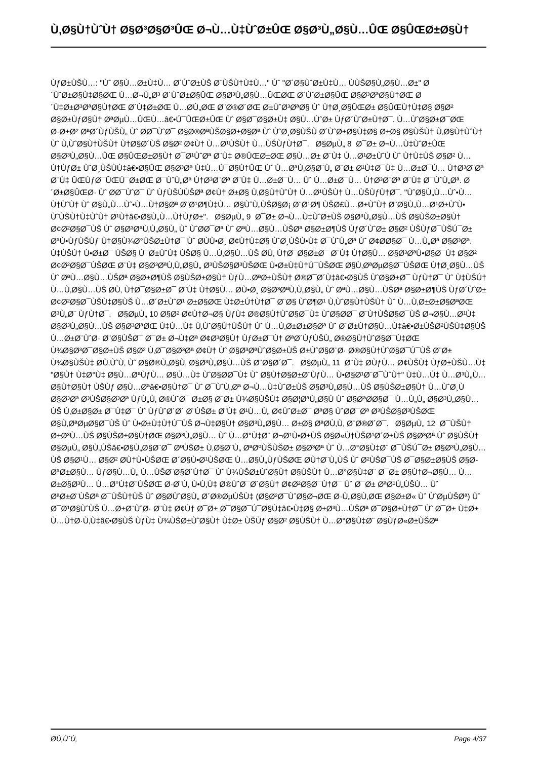Ù‚Ø§Ù†ÙˆÙ† Ø§Ø³Ø§Ø³ÛŒ Ø¬Ù…Ù‡ÙˆØ±ÛŒ Ø§Ø³Ù„Ø§Ù…ÛŒ Ø§ÛŒØ±Ø§Ù†
ÙƒØ±ÙŠÙ…: "Ùˆ Ø§Ù…Ø±Ù‡Ù… Ø´ÙˆØ±ÙŠ Ø¨ÙŠÙ†Ù‡Ù…" Ùˆ "Ø´Ø§ÙˆØ±Ù‡Ù… ÙÙŠØ§Ù„Ø§Ù…Ø±" Ø´ÙˆØ±Ø§Ù‡Ø§ØŒ Ù…Ø¬Ù„Ø³ Ø´ÙˆØ±Ø§ÛŒ Ø§Ø³Ù„Ø§Ù…ÛŒØŒ Ø´ÙˆØ±Ø§ÛŒ Ø§Ø³ØªØ§Ù†ØŒ Ø´Ù‡Ø±Ø³ØªØ§Ù†ØŒ Ø´Ù‡Ø±ØŒ Ù…Ø­Ù„ØŒ Ø¨Ø®Ø´ØŒ Ø±ÙˆØ³ØªØ§ Ùˆ Ù†Ø¸Ø§ÛŒØ± Ø§ÛŒÙ†Ù‡Ø§ Ø§Ø² Ø§Ø±ÙƒØ§Ù† ØªØµÙ…ÛŒÙ…â€•Ú¯ÛŒØ±ÛŒ Ùˆ Ø§Ø¯Ø§Ø±Ù‡ Ø§Ù…ÙˆØ± ÙƒØ´ÙˆØ±Ù†Ø¯. Ù…ÙˆØ§Ø±Ø¯ØŒ Ø·Ø±Ø² ØªØ´ÙƒÙŠÙ„ Ùˆ Ø­Ø¯ÙˆØ¯ Ø§Ø®ØªÙŠØ§Ø±Ø§Øª Ùˆ ÙˆØ¸Ø§ÙŠÙ Ø´ÙˆØ±Ø§Ù‡Ø§ Ø±Ø§ Ø§ÙŠÙ† Ù‚Ø§Ù†ÙˆÙ† Ùˆ Ù‚ÙˆØ§Ù†ÙŠÙ† Ù†Ø§Ø´ÙŠ Ø§Ø² Ø¢Ù† Ù…Ø¹ÙŠÙ† Ù…ÙŠÙƒÙ†Ø¯. Ø§ØµÙ„ 8 Ø¯Ø± Ø¬Ù…Ù‡ÙˆØ±ÛŒ Ø§Ø³Ù„Ø§Ù…ÛŒ Ø§ÛŒØ±Ø§Ù† Ø¯Ø¹ÙˆØª Ø¨Ù‡ Ø®ÛŒØ±ØŒ Ø§Ù…Ø± Ø¨Ù‡ Ù…Ø¹Ø±ÙˆÙ Ùˆ Ù†Ù‡ÙŠ Ø§Ø² Ù…Ù†ÙƒØ± ÙˆØ¸ÙŠÙÙ‡â€•Ø§ÛŒ Ø§Ø³Øª Ù‡Ù…Ú¯Ø§Ù†ÛŒ Ùˆ Ù…ØªÙ‚Ø§Ø¨Ù„ Ø¨Ø± Ø¹Ù‡Ø¯Ù‡ Ù…Ø±Ø¯Ù… Ù†Ø³Ø¨Øª Ø¨Ù‡ ÛŒÙƒØ¯ÛŒÚ¯Ø±ØŒ Ø¯ÙˆÙ„Øª Ù†Ø³Ø¨Øª Ø¨Ù‡ Ù…Ø±Ø¯Ù… Ùˆ Ù…Ø±Ø¯Ù… Ù†Ø³Ø¨Øª Ø¨Ù‡ Ø¯ÙˆÙ„Øª. Ø´Ø±Ø§ÛŒØ· Ùˆ Ø­Ø¯ÙˆØ¯ Ùˆ ÙƒÙŠÙÙŠØª Ø¢Ù† Ø±Ø§ Ù‚Ø§Ù†ÙˆÙ† Ù…Ø¹ÙŠÙ† Ù…ÙŠÙƒÙ†Ø¯. "ÙˆØ§Ù„Ù…Ùˆ•Ù…Ù†ÙˆÙ† Ùˆ Ø§Ù„Ù…Ùˆ•Ù…Ù†Ø§Øª Ø¨Ø¹Ø¶Ù‡Ù… Ø§ÙˆÙ„ÙŠØ§Ø¡ Ø¨Ø¹Ø¶ ÙŠØ£Ù…Ø±ÙˆÙ† Ø¨Ø§Ù„Ù…Ø¹Ø±ÙˆÙ• ÙˆÙŠÙ†Ù‡ÙˆÙ† Ø¹Ù†â€•Ø§Ù„Ù…Ù†ÙƒØ±". Ø§ØµÙ„ 9 Ø¯Ø± Ø¬Ù…Ù‡ÙˆØ±ÙŠ Ø§Ø³Ù„Ø§Ù…ÙŠ Ø§ÙŠØ±Ø§Ù† Ø¢Ø²Ø§Ø¯ÙŠ Ùˆ Ø§Ø³ØªÙ‚Ù„Ø§Ù„ Ùˆ ÙˆØ­Ø¯Øª Ùˆ ØªÙ…Ø§Ù…ÙŠØª Ø§Ø±Ø¶ÙŠ ÙƒØ´ÙˆØ± Ø§Ø² ÙŠÙƒØ¯ÙŠÚ¯Ø± ØªÙ•ÙƒÙŠÙƒ Ù†Ø§Ù¾Ø°ÙŠØ±Ù†Ø¯ Ùˆ Ø­ÙÙ•Ø¸ Ø¢Ù†Ù‡Ø§ ÙˆØ¸ÙŠÙ•Ù‡ Ø¯ÙˆÙ„Øª Ùˆ Ø¢Ø­Ø§Ø¯ Ù…Ù„Øª Ø§Ø³Øª. Ù‡ÙŠÚ† Ù•Ø±Ø¯ ÙŠØ§ Ú¯Ø±ÙˆÙ‡ ÙŠØ§ Ù…Ù‚Ø§Ù…ÙŠ Ø­Ù‚ Ù†Ø¯Ø§Ø±Ø¯ Ø¨Ù‡ Ù†Ø§Ù… Ø§Ø³ØªÙ•Ø§Ø¯Ù‡ Ø§Ø² Ø¢Ø²Ø§Ø¯ÙŠØŒ Ø¨Ù‡ Ø§Ø³ØªÙ‚Ù„Ø§Ù„ Ø³ÙŠØ§Ø³ÙŠØŒ Ù•Ø±Ù‡Ù†Ú¯ÙŠØŒ Ø§Ù‚ØªØµØ§Ø¯ÙŠØŒ Ù†Ø¸Ø§Ù…ÙŠ Ùˆ ØªÙ…Ø§Ù…ÙŠØª Ø§Ø±Ø¶ÙŠ Ø§ÙŠØ±Ø§Ù† ÙƒÙ…ØªØ±ÙŠÙ† Ø®Ø¯Ø´Ù‡â€•Ø§ÙŠ ÙˆØ§Ø±Ø¯ ÙƒÙ†Ø¯ Ùˆ Ù‡ÙŠÚ† Ù…Ù‚Ø§Ù…ÙŠ Ø­Ù‚ Ù†Ø¯Ø§Ø±Ø¯ Ø¨Ù‡ Ù†Ø§Ù… Ø­Ù•Ø¸ Ø§Ø³ØªÙ‚Ù„Ø§Ù„ Ùˆ ØªÙ…Ø§Ù…ÙŠØª Ø§Ø±Ø¶ÙŠ ÙƒØ´ÙˆØ± Ø¢Ø²Ø§Ø¯ÙŠÙ‡Ø§ÙŠ Ù…Ø´Ø±ÙˆØ¹ Ø±Ø§ØŒ Ù‡Ø±Ú†Ù†Ø¯ Ø¨Ø§ ÙˆØ¶Ø¹ Ù‚ÙˆØ§Ù†ÙŠÙ† Ùˆ Ù…Ù‚Ø±Ø±Ø§ØªØŒ Ø³Ù„Ø¨ ÙƒÙ†Ø¯. Ø§ØµÙ„ 10 Ø§Ø² Ø¢Ù†Ø¬Ø§ ÙƒÙ‡ Ø®Ø§Ù†ÙˆØ§Ø¯Ù‡ ÙˆØ§Ø­Ø¯ Ø¨Ù†ÙŠØ§Ø¯ÙŠ Ø¬Ø§Ù…Ø¹Ù‡ Ø§Ø³Ù„Ø§Ù…ÙŠ Ø§Ø³ØªØŒ Ù‡Ù…Ù‡ Ù‚ÙˆØ§Ù†ÙŠÙ† Ùˆ Ù…Ù‚Ø±Ø±Ø§Øª Ùˆ Ø¨Ø±Ù†Ø§Ù…Ù‡â€•Ø±ÙŠØ²ÙŠÙ‡Ø§ÙŠ Ù…Ø±Ø¨ÙˆØ· Ø¨Ø§ÙŠØ¯ Ø¯Ø± Ø¬Ù‡Øª Ø¢Ø³Ø§Ù† ÙƒØ±Ø¯Ù† ØªØ´ÙƒÙŠÙ„ Ø®Ø§Ù†ÙˆØ§Ø¯Ù‡ØŒ Ù¾Ø§Ø³Ø¯Ø§Ø±ÙŠ Ø§Ø² Ù‚Ø¯Ø§Ø³Øª Ø¢Ù† Ùˆ Ø§Ø³ØªÙˆØ§Ø±ÙŠ Ø±ÙˆØ§Ø¨Ø· Ø®Ø§Ù†ÙˆØ§Ø¯Ú¯ÙŠ Ø¨Ø± Ù¾Ø§ÙŠÙ‡ Ø­Ù‚ÙˆÙ‚ Ùˆ Ø§Ø®Ù„Ø§Ù‚ Ø§Ø³Ù„Ø§Ù…ÙŠ Ø¨Ø§Ø´Ø¯. Ø§ØµÙ„ 11 Ø¨Ù‡ Ø­ÙƒÙ… Ø¢ÙŠÙ‡ ÙƒØ±ÙŠÙ…Ù‡ "Ø§Ù† Ù‡Ø°Ù‡ Ø§Ù…ØªÙƒÙ… Ø§Ù…Ù‡ ÙˆØ§Ø­Ø¯Ù‡ Ùˆ Ø§Ù†Ø§Ø±Ø¨ÙƒÙ… Ù•Ø§Ø¹Ø¨Ø¯ÙˆÙ†" Ù‡Ù…Ù‡ Ù…Ø³Ù„Ù…Ø§Ù†Ø§Ù† ÙŠÙƒ Ø§Ù…Øªâ€•Ø§Ù†Ø¯ Ùˆ Ø¯ÙˆÙ„Øª Ø¬Ù…Ù‡ÙˆØ±ÙŠ Ø§Ø³Ù„Ø§Ù…ÙŠ Ø§ÙŠØ±Ø§Ù† Ù…ÙˆØ¸Ù Ø§Ø³Øª Ø³ÙŠØ§Ø³Øª ÙƒÙ„Ù‚ Ø®ÙˆØ¯ Ø±Ø§ Ø¨Ø± Ù¾Ø§ÙŠÙ‡ Ø§Ø¦ØªÙ„Ø§Ù Ùˆ Ø§ØªØ­Ø§Ø¯ Ù…Ù„Ù„ Ø§Ø³Ù„Ø§Ù…ÙŠ Ù‚Ø±Ø§Ø± Ø¯Ù‡Ø¯ Ùˆ ÙƒÙˆØ´Ø´ Ø¨ÙŠØ± Ø¨Ù‡ Ø¹Ù…Ù„ Ø¢ÙˆØ±Ø¯ ØªØ§ ÙˆØ­Ø¯Øª Ø³ÙŠØ§Ø³ÙŠØŒ Ø§Ù‚ØªØµØ§Ø¯ÙŠ Ùˆ Ù•Ø±Ù‡Ù†Ú¯ÙŠ Ø¬Ù‡Ø§Ù† Ø§Ø³Ù„Ø§Ù… Ø±Ø§ ØªØ­Ù‚Ù‚ Ø¨Ø®Ø´Ø¯. Ø§ØµÙ„ 12 Ø¯ÙŠÙ† Ø±Ø³Ù…ÙŠ Ø§ÙŠØ±Ø§Ù†ØŒ Ø§Ø³Ù„Ø§Ù… Ùˆ Ù…Ø°Ù‡Ø¨ Ø¬Ø¹Ù•Ø±ÙŠ Ø§Ø«Ù†ÙŠØ¹Ø´Ø±ÙŠ Ø§Ø³Øª Ùˆ Ø§ÙŠÙ† Ø§ØµÙ„ Ø§Ù„ÙŠâ€•Ø§Ù„Ø§Ø¨Ø¯ ØºÙŠØ± Ù‚Ø§Ø¨Ù„ ØªØºÙŠÙŠØ± Ø§Ø³Øª Ùˆ Ù…Ø°Ø§Ù‡Ø¨ Ø¯ÙŠÚ¯Ø± Ø§Ø³Ù„Ø§Ù…ÙŠ Ø§Ø¹Ù… Ø§Ø² Ø­Ù†Ù•ÙŠØŒ Ø´Ø§Ù•Ø¹ÙŠØŒ Ù…Ø§Ù„ÙƒÙŠØŒ Ø­Ù†Ø¨Ù„ÙŠ Ùˆ Ø²ÙŠØ¯ÙŠ Ø¯Ø§Ø±Ø§ÙŠ Ø§Ø­ØªØ±Ø§Ù… ÙƒØ§Ù…Ù„ Ù…ÙŠØ¨Ø§Ø´Ù†Ø¯ Ùˆ Ù¾ÙŠØ±ÙˆØ§Ù† Ø§ÙŠÙ† Ù…Ø°Ø§Ù‡Ø¨ Ø¯Ø± Ø§Ù†Ø¬Ø§Ù… Ù…Ø±Ø§Ø³Ù… Ù…Ø°Ù‡Ø¨ÙŠØŒ Ø·Ø¨Ù‚ Ù•Ù‚Ù‡ Ø®ÙˆØ¯Ø´Ø§Ù† Ø¢Ø²Ø§Ø¯Ù†Ø¯ Ùˆ Ø¯Ø± ØªØ¹Ù„ÙŠÙ… Ùˆ ØªØ±Ø¨ÙŠØª Ø¯ÙŠÙ†ÙŠ Ùˆ Ø§Ø­ÙˆØ§Ù„ Ø´Ø®ØµÙŠÙ‡ (Ø§Ø²Ø¯ÙˆØ§Ø¬ØŒ Ø·Ù„Ø§Ù‚ØŒ Ø§Ø±Ø« Ùˆ ÙˆØµÙŠØª) Ùˆ Ø¯Ø¹Ø§ÙˆÙŠ Ù…Ø±Ø¨ÙˆØ· Ø¨Ù‡ Ø¢Ù† Ø¯Ø± Ø¯Ø§Ø¯Ú¯Ø§Ù‡â€•Ù‡Ø§ Ø±Ø³Ù…ÙŠØª Ø¯Ø§Ø±Ù†Ø¯ Ùˆ Ø¯Ø± Ù‡Ø± Ù…Ù†Ø·Ù‚Ù‡â€•Ø§ÙŠ ÙƒÙ‡ Ù¾ÙŠØ±ÙˆØ§Ù† Ù‡Ø± ÙŠÙƒ Ø§Ø² Ø§ÙŠÙ† Ù…Ø°Ø§Ù‡Ø¨ Ø§ÙƒØ«Ø±ÙŠØª
Ø­Ù‚ÙˆÙ‚ Page 4/37